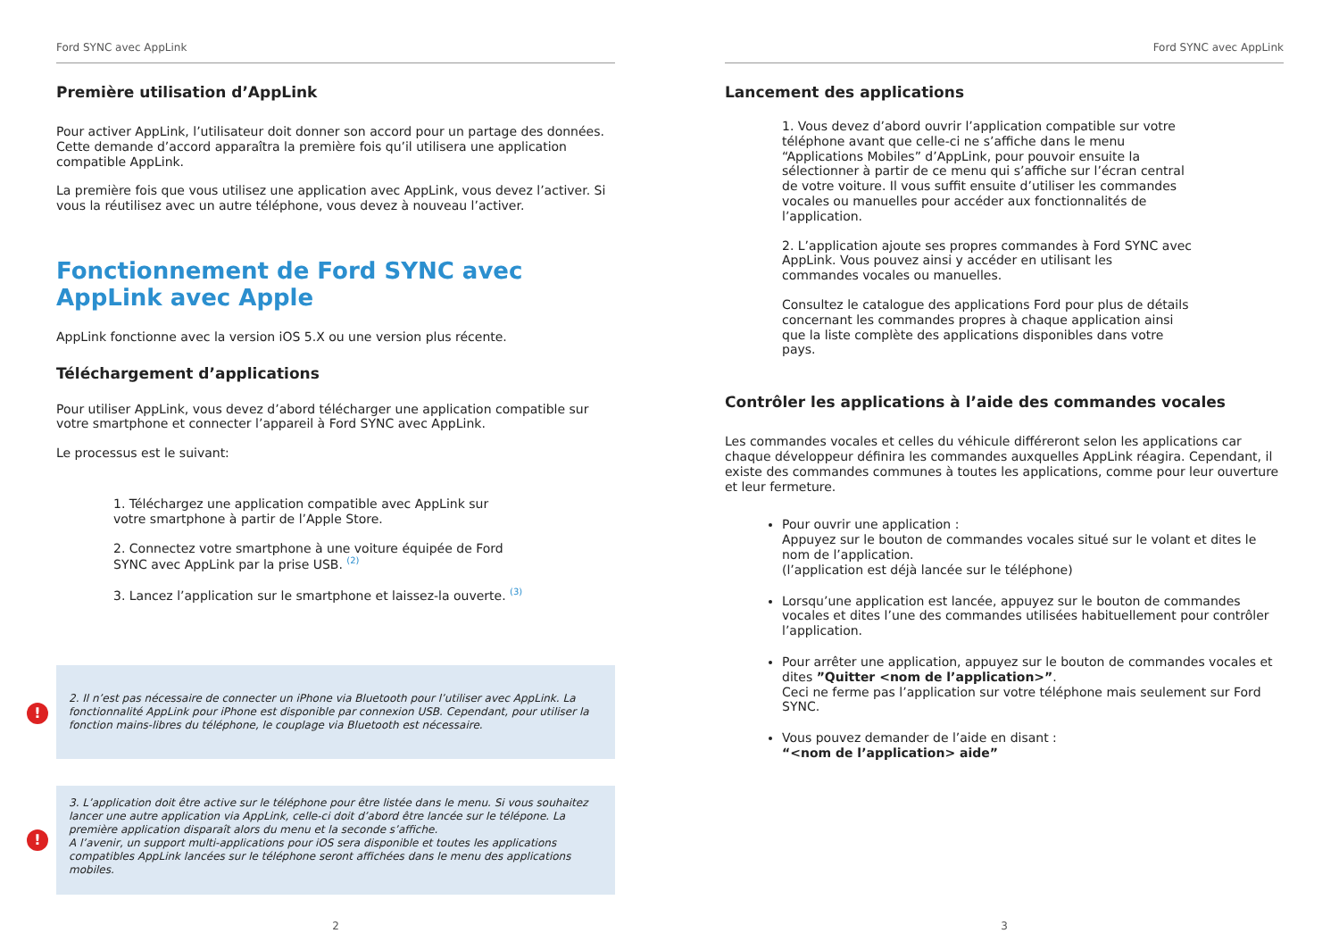Ford SYNC avec AppLink
Première utilisation d’AppLink
Pour activer AppLink, l’utilisateur doit donner son accord pour un partage des données. Cette demande d’accord apparaîtra la première fois qu’il utilisera une application compatible AppLink.
La première fois que vous utilisez une application avec AppLink, vous devez l’activer. Si vous la réutilisez avec un autre téléphone, vous devez à nouveau l’activer.
Fonctionnement de Ford SYNC avec AppLink avec Apple
AppLink fonctionne avec la version iOS 5.X ou une version plus récente.
Téléchargement d’applications
Pour utiliser AppLink, vous devez d’abord télécharger une application compatible sur votre smartphone et connecter l’appareil à Ford SYNC avec AppLink.
Le processus est le suivant:
1. Téléchargez une application compatible avec AppLink sur votre smartphone à partir de l’Apple Store.
2. Connectez votre smartphone à une voiture équipée de Ford SYNC avec AppLink par la prise USB. <sup>(2)</sup>
3. Lancez l’application sur le smartphone et laissez-la ouverte. <sup>(3)</sup>
! 2. Il n’est pas nécessaire de connecter un iPhone via Bluetooth pour l’utiliser avec AppLink. La fonctionnalité AppLink pour iPhone est disponible par connexion USB. Cependant, pour utiliser la fonction mains-libres du téléphone, le couplage via Bluetooth est nécessaire.
! 3. L’application doit être active sur le téléphone pour être listée dans le menu. Si vous souhaitez lancer une autre application via AppLink, celle-ci doit d’abord être lancée sur le télépone. La première application disparaît alors du menu et la seconde s’affiche.
A l’avenir, un support multi-applications pour iOS sera disponible et toutes les applications compatibles AppLink lancées sur le téléphone seront affichées dans le menu des applications mobiles.
2
Ford SYNC avec AppLink
Lancement des applications
1. Vous devez d’abord ouvrir l’application compatible sur votre téléphone avant que celle-ci ne s’affiche dans le menu “Applications Mobiles” d’AppLink, pour pouvoir ensuite la sélectionner à partir de ce menu qui s’affiche sur l’écran central de votre voiture. Il vous suffit ensuite d’utiliser les commandes vocales ou manuelles pour accéder aux fonctionnalités de l’application.
2. L’application ajoute ses propres commandes à Ford SYNC avec AppLink. Vous pouvez ainsi y accéder en utilisant les commandes vocales ou manuelles.
Consultez le catalogue des applications Ford pour plus de détails concernant les commandes propres à chaque application ainsi que la liste complète des applications disponibles dans votre pays.
Contrôler les applications à l’aide des commandes vocales
Les commandes vocales et celles du véhicule différeront selon les applications car chaque développeur définira les commandes auxquelles AppLink réagira. Cependant, il existe des commandes communes à toutes les applications, comme pour leur ouverture et leur fermeture.
Pour ouvrir une application :
Appuyez sur le bouton de commandes vocales situé sur le volant et dites le nom de l’application.
(l’application est déjà lancée sur le téléphone)
Lorsqu’une application est lancée, appuyez sur le bouton de commandes vocales et dites l’une des commandes utilisées habituellement pour contrôler l’application.
Pour arrêter une application, appuyez sur le bouton de commandes vocales et dites ”Quitter <nom de l’application>”.
Ceci ne ferme pas l’application sur votre téléphone mais seulement sur Ford SYNC.
Vous pouvez demander de l’aide en disant :
“<nom de l’application> aide”
3